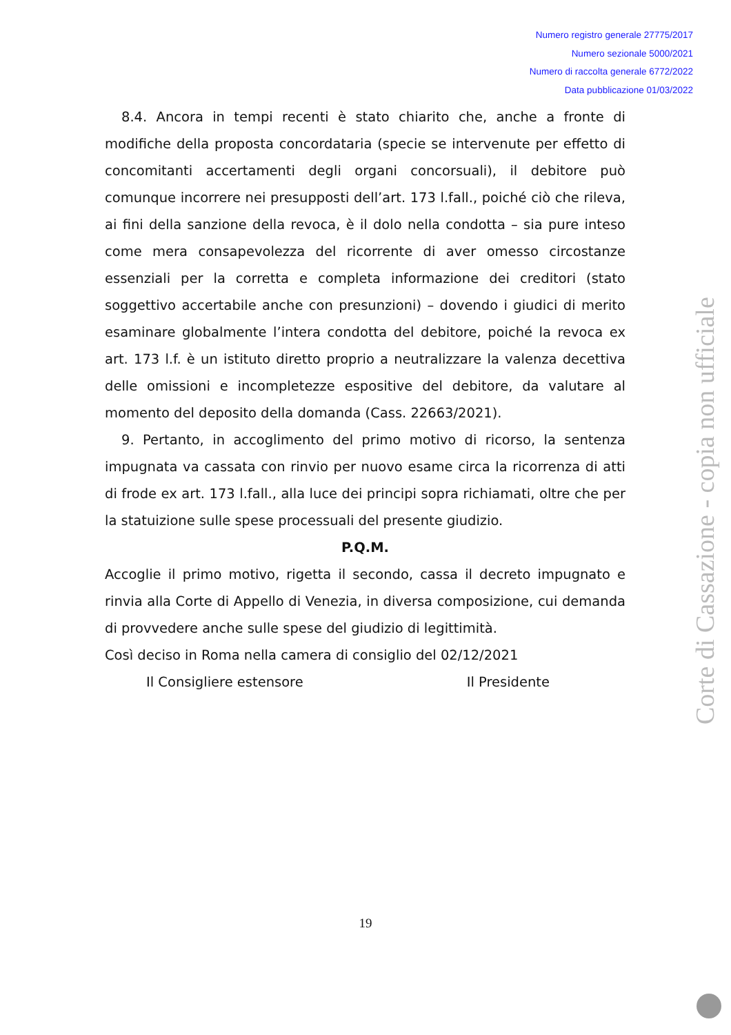Numero registro generale 27775/2017
Numero sezionale 5000/2021
Numero di raccolta generale 6772/2022
Data pubblicazione 01/03/2022
8.4. Ancora in tempi recenti è stato chiarito che, anche a fronte di modifiche della proposta concordataria (specie se intervenute per effetto di concomitanti accertamenti degli organi concorsuali), il debitore può comunque incorrere nei presupposti dell’art. 173 l.fall., poiché ciò che rileva, ai fini della sanzione della revoca, è il dolo nella condotta – sia pure inteso come mera consapevolezza del ricorrente di aver omesso circostanze essenziali per la corretta e completa informazione dei creditori (stato soggettivo accertabile anche con presunzioni) – dovendo i giudici di merito esaminare globalmente l’intera condotta del debitore, poiché la revoca ex art. 173 l.f. è un istituto diretto proprio a neutralizzare la valenza decettiva delle omissioni e incompletezze espositive del debitore, da valutare al momento del deposito della domanda (Cass. 22663/2021).
9. Pertanto, in accoglimento del primo motivo di ricorso, la sentenza impugnata va cassata con rinvio per nuovo esame circa la ricorrenza di atti di frode ex art. 173 l.fall., alla luce dei principi sopra richiamati, oltre che per la statuizione sulle spese processuali del presente giudizio.
P.Q.M.
Accoglie il primo motivo, rigetta il secondo, cassa il decreto impugnato e rinvia alla Corte di Appello di Venezia, in diversa composizione, cui demanda di provvedere anche sulle spese del giudizio di legittimità.
Così deciso in Roma nella camera di consiglio del 02/12/2021
Il Consigliere estensore Il Presidente
19
Corte di Cassazione - copia non ufficiale